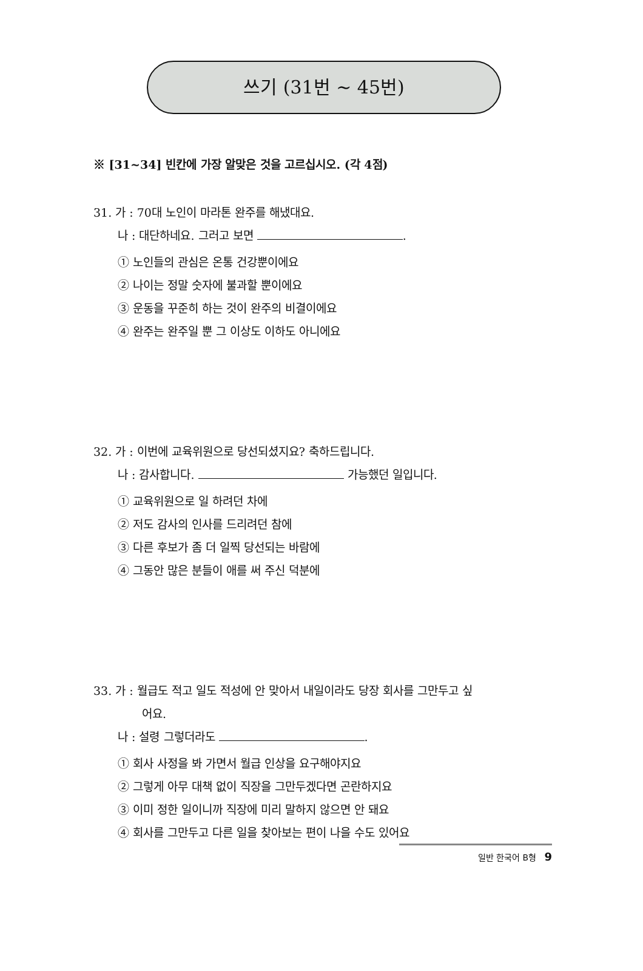쓰기 (31번 ~ 45번)
※ [31~34] 빈칸에 가장 알맞은 것을 고르십시오. (각 4점)
31. 가 : 70대 노인이 마라톤 완주를 해냈대요.
나 : 대단하네요. 그러고 보면 .
① 노인들의 관심은 온통 건강뿐이에요
② 나이는 정말 숫자에 불과할 뿐이에요
③ 운동을 꾸준히 하는 것이 완주의 비결이에요
④ 완주는 완주일 뿐 그 이상도 이하도 아니에요
32. 가 : 이번에 교육위원으로 당선되셨지요? 축하드립니다.
나 : 감사합니다. 가능했던 일입니다.
① 교육위원으로 일 하려던 차에
② 저도 감사의 인사를 드리려던 참에
③ 다른 후보가 좀 더 일찍 당선되는 바람에
④ 그동안 많은 분들이 애를 써 주신 덕분에
33. 가 : 월급도 적고 일도 적성에 안 맞아서 내일이라도 당장 회사를 그만두고 싶
어요.
나 : 설령 그렇더라도 .
① 회사 사정을 봐 가면서 월급 인상을 요구해야지요
② 그렇게 아무 대책 없이 직장을 그만두겠다면 곤란하지요
③ 이미 정한 일이니까 직장에 미리 말하지 않으면 안 돼요
④ 회사를 그만두고 다른 일을 찾아보는 편이 나을 수도 있어요
일반 한국어 B형 9